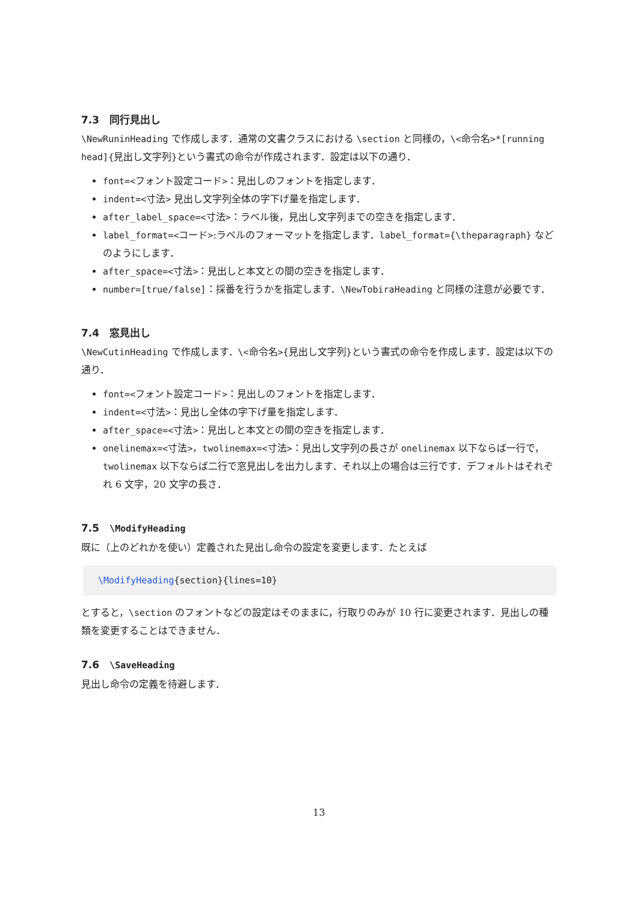7.3　同行見出し
\NewRuninHeading で作成します．通常の文書クラスにおける \section と同様の，\<命令名>*[running head]{見出し文字列}という書式の命令が作成されます．設定は以下の通り．
font=<フォント設定コード>：見出しのフォントを指定します．
indent=<寸法> 見出し文字列全体の字下げ量を指定します．
after_label_space=<寸法>：ラベル後，見出し文字列までの空きを指定します．
label_format=<コード>:ラベルのフォーマットを指定します．label_format={\theparagraph} などのようにします．
after_space=<寸法>：見出しと本文との間の空きを指定します．
number=[true/false]：採番を行うかを指定します．\NewTobiraHeading と同様の注意が必要です．
7.4　窓見出し
\NewCutinHeading で作成します．\<命令名>{見出し文字列}という書式の命令を作成します．設定は以下の通り．
font=<フォント設定コード>：見出しのフォントを指定します．
indent=<寸法>：見出し全体の字下げ量を指定します．
after_space=<寸法>：見出しと本文との間の空きを指定します．
onelinemax=<寸法>，twolinemax=<寸法>：見出し文字列の長さが onelinemax 以下ならば一行で，twolinemax 以下ならば二行で窓見出しを出力します．それ以上の場合は三行です．デフォルトはそれぞれ 6 文字，20 文字の長さ．
7.5　\ModifyHeading
既に（上のどれかを使い）定義された見出し命令の設定を変更します．たとえば
\ModifyHeading{section}{lines=10}
とすると，\section のフォントなどの設定はそのままに，行取りのみが 10 行に変更されます．見出しの種類を変更することはできません．
7.6　\SaveHeading
見出し命令の定義を待避します．
13